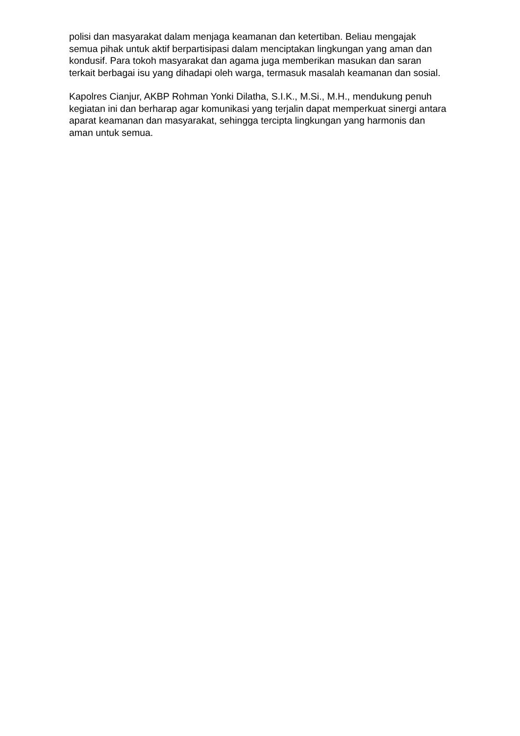polisi dan masyarakat dalam menjaga keamanan dan ketertiban. Beliau mengajak semua pihak untuk aktif berpartisipasi dalam menciptakan lingkungan yang aman dan kondusif. Para tokoh masyarakat dan agama juga memberikan masukan dan saran terkait berbagai isu yang dihadapi oleh warga, termasuk masalah keamanan dan sosial.
Kapolres Cianjur, AKBP Rohman Yonki Dilatha, S.I.K., M.Si., M.H., mendukung penuh kegiatan ini dan berharap agar komunikasi yang terjalin dapat memperkuat sinergi antara aparat keamanan dan masyarakat, sehingga tercipta lingkungan yang harmonis dan aman untuk semua.